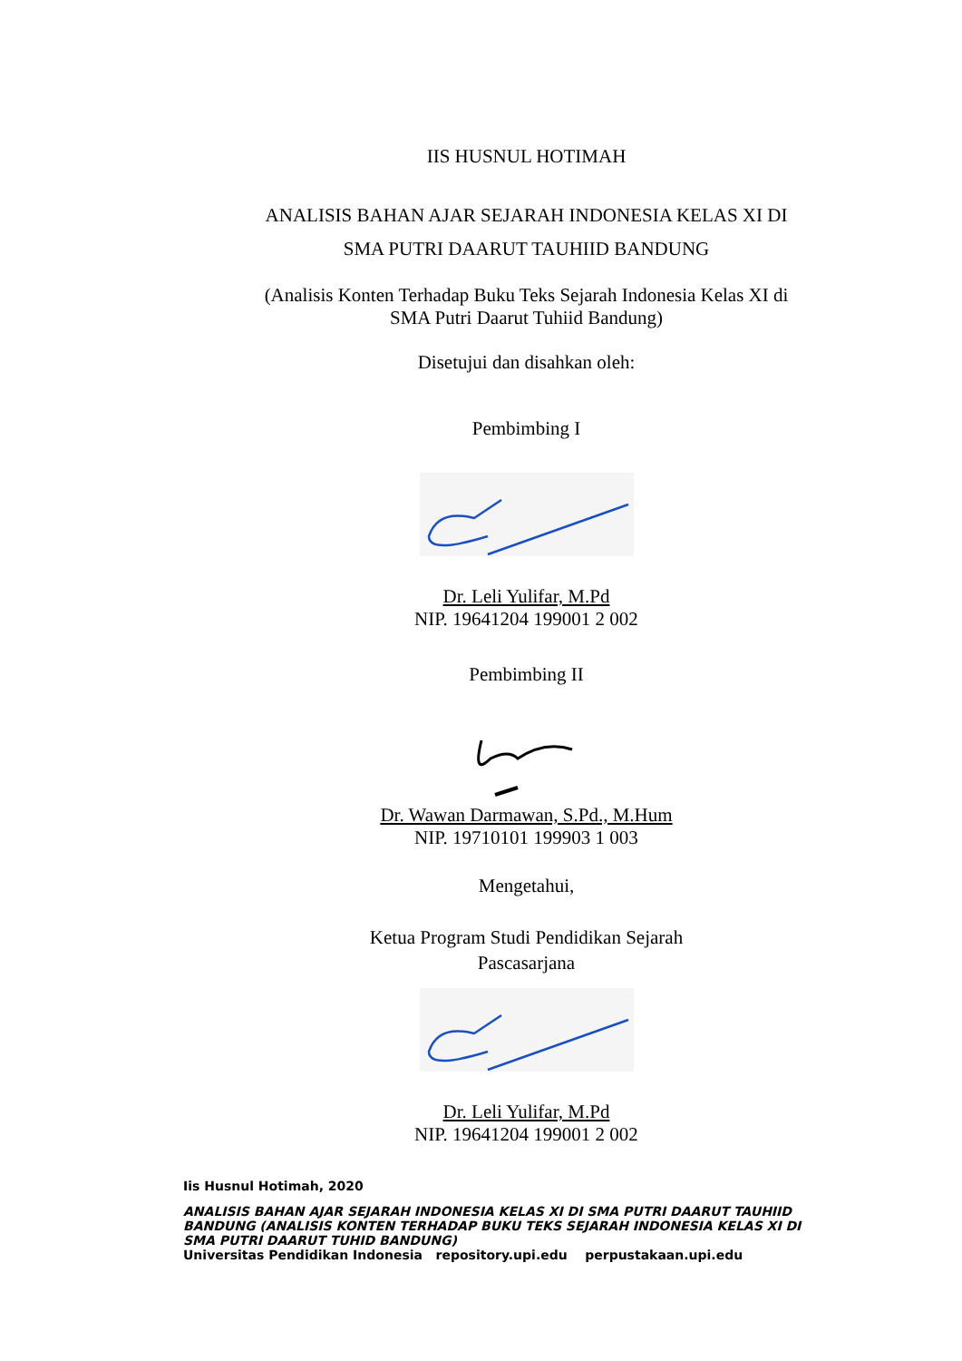IIS HUSNUL HOTIMAH
ANALISIS BAHAN AJAR SEJARAH INDONESIA KELAS XI DI
SMA PUTRI DAARUT TAUHIID BANDUNG
(Analisis Konten Terhadap Buku Teks Sejarah Indonesia Kelas XI di
SMA Putri Daarut Tuhiid Bandung)
Disetujui dan disahkan oleh:
Pembimbing I
Dr. Leli Yulifar, M.Pd
NIP. 19641204 199001 2 002
Pembimbing II
Dr. Wawan Darmawan, S.Pd., M.Hum
NIP. 19710101 199903 1 003
Mengetahui,
Ketua Program Studi Pendidikan Sejarah
Pascasarjana
Dr. Leli Yulifar, M.Pd
NIP. 19641204 199001 2 002
Iis Husnul Hotimah, 2020
ANALISIS BAHAN AJAR SEJARAH INDONESIA KELAS XI DI SMA PUTRI DAARUT TAUHIID BANDUNG (ANALISIS KONTEN TERHADAP BUKU TEKS SEJARAH INDONESIA KELAS XI DI SMA PUTRI DAARUT TUHID BANDUNG)
Universitas Pendidikan Indonesia repository.upi.edu perpustakaan.upi.edu